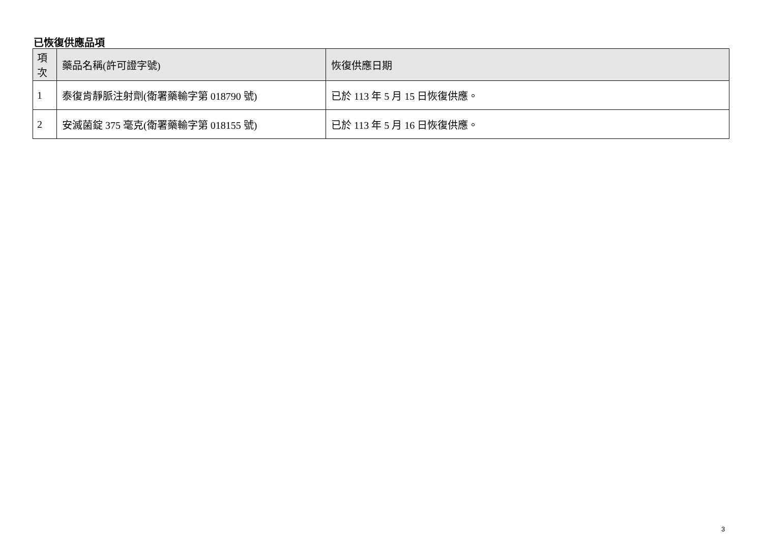已恢復供應品項
| 項 次 | 藥品名稱(許可證字號) | 恢復供應日期 |
| --- | --- | --- |
| 1 | 泰復肯靜脈注射劑(衛署藥輸字第 018790 號) | 已於 113 年 5 月 15 日恢復供應。 |
| 2 | 安滅菌錠 375 毫克(衛署藥輸字第 018155 號) | 已於 113 年 5 月 16 日恢復供應。 |
3